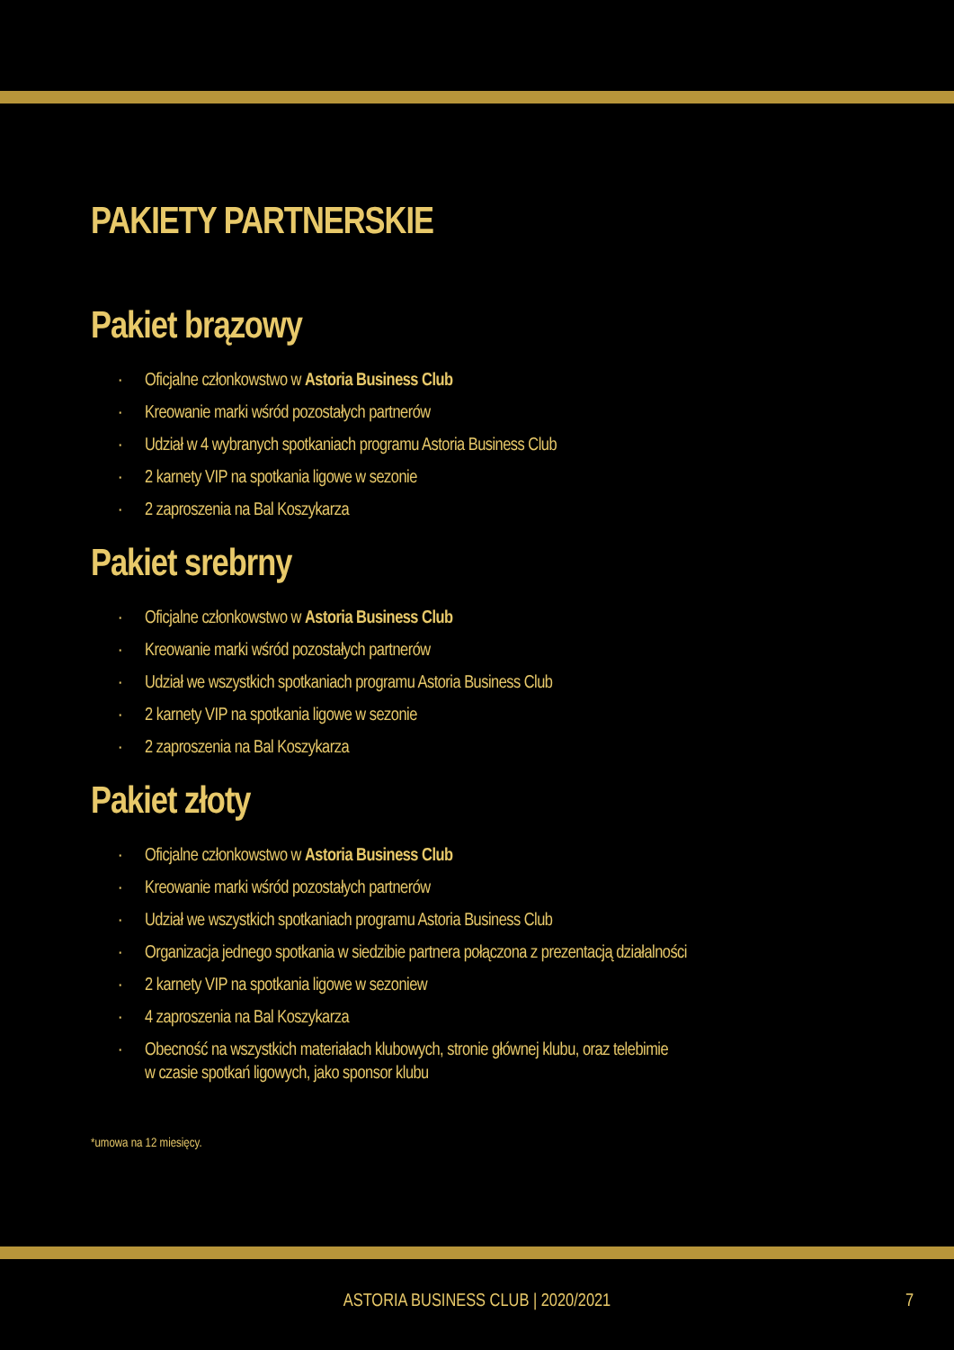PAKIETY PARTNERSKIE
Pakiet brązowy
· Oficjalne członkowstwo w Astoria Business Club
· Kreowanie marki wśród pozostałych partnerów
· Udział w 4 wybranych spotkaniach programu Astoria Business Club
· 2 karnety VIP na spotkania ligowe w sezonie
· 2 zaproszenia na Bal Koszykarza
Pakiet srebrny
· Oficjalne członkowstwo w Astoria Business Club
· Kreowanie marki wśród pozostałych partnerów
· Udział we wszystkich spotkaniach programu Astoria Business Club
· 2 karnety VIP na spotkania ligowe w sezonie
· 2 zaproszenia na Bal Koszykarza
Pakiet złoty
· Oficjalne członkowstwo w Astoria Business Club
· Kreowanie marki wśród pozostałych partnerów
· Udział we wszystkich spotkaniach programu Astoria Business Club
· Organizacja jednego spotkania w siedzibie partnera połączona z prezentacją działalności
· 2 karnety VIP na spotkania ligowe w sezoniew
· 4 zaproszenia na Bal Koszykarza
· Obecność na wszystkich materiałach klubowych, stronie głównej klubu, oraz telebimie
w czasie spotkań ligowych, jako sponsor klubu
*umowa na 12 miesięcy.
ASTORIA BUSINESS CLUB | 2020/2021 7